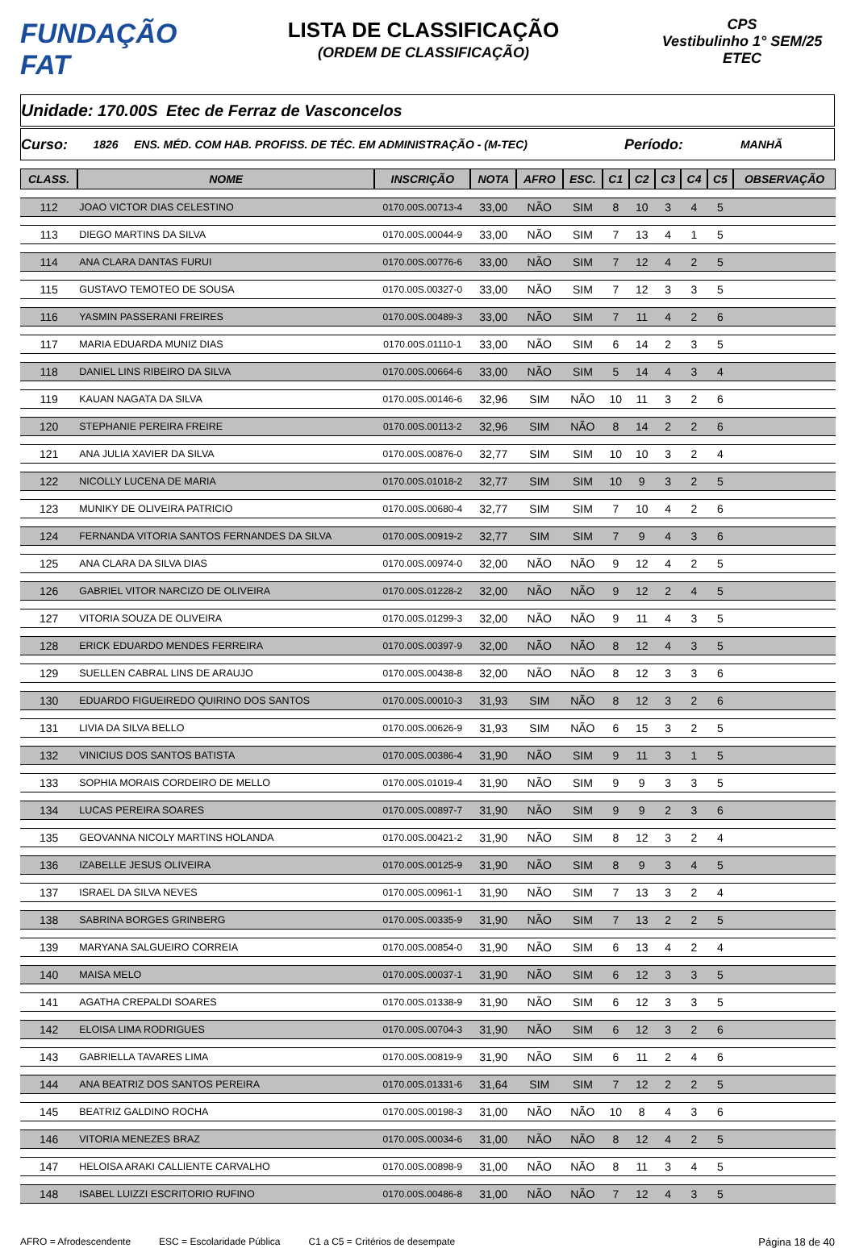FUNDAÇÃO FAT
LISTA DE CLASSIFICAÇÃO
(ORDEM DE CLASSIFICAÇÃO)
CPS
Vestibulinho 1° SEM/25
ETEC
Unidade:
170.00S Etec de Ferraz de Vasconcelos
Curso:
1826
ENS. MÉD. COM HAB. PROFISS. DE TÉC. EM ADMINISTRAÇÃO - (M-TEC)
Período:
MANHÃ
| CLASS. | NOME | INSCRIÇÃO | NOTA | AFRO | ESC. | C1 | C2 | C3 | C4 | C5 | OBSERVAÇÃO |
| --- | --- | --- | --- | --- | --- | --- | --- | --- | --- | --- | --- |
| 112 | JOAO VICTOR DIAS CELESTINO | 0170.00S.00713-4 | 33,00 | NÃO | SIM | 8 | 10 | 3 | 4 | 5 | |
| 113 | DIEGO MARTINS DA SILVA | 0170.00S.00044-9 | 33,00 | NÃO | SIM | 7 | 13 | 4 | 1 | 5 | |
| 114 | ANA CLARA DANTAS FURUI | 0170.00S.00776-6 | 33,00 | NÃO | SIM | 7 | 12 | 4 | 2 | 5 | |
| 115 | GUSTAVO TEMOTEO DE SOUSA | 0170.00S.00327-0 | 33,00 | NÃO | SIM | 7 | 12 | 3 | 3 | 5 | |
| 116 | YASMIN PASSERANI FREIRES | 0170.00S.00489-3 | 33,00 | NÃO | SIM | 7 | 11 | 4 | 2 | 6 | |
| 117 | MARIA EDUARDA MUNIZ DIAS | 0170.00S.01110-1 | 33,00 | NÃO | SIM | 6 | 14 | 2 | 3 | 5 | |
| 118 | DANIEL LINS RIBEIRO DA SILVA | 0170.00S.00664-6 | 33,00 | NÃO | SIM | 5 | 14 | 4 | 3 | 4 | |
| 119 | KAUAN NAGATA DA SILVA | 0170.00S.00146-6 | 32,96 | SIM | NÃO | 10 | 11 | 3 | 2 | 6 | |
| 120 | STEPHANIE PEREIRA FREIRE | 0170.00S.00113-2 | 32,96 | SIM | NÃO | 8 | 14 | 2 | 2 | 6 | |
| 121 | ANA JULIA XAVIER DA SILVA | 0170.00S.00876-0 | 32,77 | SIM | SIM | 10 | 10 | 3 | 2 | 4 | |
| 122 | NICOLLY LUCENA DE MARIA | 0170.00S.01018-2 | 32,77 | SIM | SIM | 10 | 9 | 3 | 2 | 5 | |
| 123 | MUNIKY DE OLIVEIRA PATRICIO | 0170.00S.00680-4 | 32,77 | SIM | SIM | 7 | 10 | 4 | 2 | 6 | |
| 124 | FERNANDA VITORIA SANTOS FERNANDES DA SILVA | 0170.00S.00919-2 | 32,77 | SIM | SIM | 7 | 9 | 4 | 3 | 6 | |
| 125 | ANA CLARA DA SILVA DIAS | 0170.00S.00974-0 | 32,00 | NÃO | NÃO | 9 | 12 | 4 | 2 | 5 | |
| 126 | GABRIEL VITOR NARCIZO DE OLIVEIRA | 0170.00S.01228-2 | 32,00 | NÃO | NÃO | 9 | 12 | 2 | 4 | 5 | |
| 127 | VITORIA SOUZA DE OLIVEIRA | 0170.00S.01299-3 | 32,00 | NÃO | NÃO | 9 | 11 | 4 | 3 | 5 | |
| 128 | ERICK EDUARDO MENDES FERREIRA | 0170.00S.00397-9 | 32,00 | NÃO | NÃO | 8 | 12 | 4 | 3 | 5 | |
| 129 | SUELLEN CABRAL LINS DE ARAUJO | 0170.00S.00438-8 | 32,00 | NÃO | NÃO | 8 | 12 | 3 | 3 | 6 | |
| 130 | EDUARDO FIGUEIREDO QUIRINO DOS SANTOS | 0170.00S.00010-3 | 31,93 | SIM | NÃO | 8 | 12 | 3 | 2 | 6 | |
| 131 | LIVIA DA SILVA BELLO | 0170.00S.00626-9 | 31,93 | SIM | NÃO | 6 | 15 | 3 | 2 | 5 | |
| 132 | VINICIUS DOS SANTOS BATISTA | 0170.00S.00386-4 | 31,90 | NÃO | SIM | 9 | 11 | 3 | 1 | 5 | |
| 133 | SOPHIA MORAIS CORDEIRO DE MELLO | 0170.00S.01019-4 | 31,90 | NÃO | SIM | 9 | 9 | 3 | 3 | 5 | |
| 134 | LUCAS PEREIRA SOARES | 0170.00S.00897-7 | 31,90 | NÃO | SIM | 9 | 9 | 2 | 3 | 6 | |
| 135 | GEOVANNA NICOLY MARTINS HOLANDA | 0170.00S.00421-2 | 31,90 | NÃO | SIM | 8 | 12 | 3 | 2 | 4 | |
| 136 | IZABELLE JESUS OLIVEIRA | 0170.00S.00125-9 | 31,90 | NÃO | SIM | 8 | 9 | 3 | 4 | 5 | |
| 137 | ISRAEL DA SILVA NEVES | 0170.00S.00961-1 | 31,90 | NÃO | SIM | 7 | 13 | 3 | 2 | 4 | |
| 138 | SABRINA BORGES GRINBERG | 0170.00S.00335-9 | 31,90 | NÃO | SIM | 7 | 13 | 2 | 2 | 5 | |
| 139 | MARYANA SALGUEIRO CORREIA | 0170.00S.00854-0 | 31,90 | NÃO | SIM | 6 | 13 | 4 | 2 | 4 | |
| 140 | MAISA MELO | 0170.00S.00037-1 | 31,90 | NÃO | SIM | 6 | 12 | 3 | 3 | 5 | |
| 141 | AGATHA CREPALDI SOARES | 0170.00S.01338-9 | 31,90 | NÃO | SIM | 6 | 12 | 3 | 3 | 5 | |
| 142 | ELOISA LIMA RODRIGUES | 0170.00S.00704-3 | 31,90 | NÃO | SIM | 6 | 12 | 3 | 2 | 6 | |
| 143 | GABRIELLA TAVARES LIMA | 0170.00S.00819-9 | 31,90 | NÃO | SIM | 6 | 11 | 2 | 4 | 6 | |
| 144 | ANA BEATRIZ DOS SANTOS PEREIRA | 0170.00S.01331-6 | 31,64 | SIM | SIM | 7 | 12 | 2 | 2 | 5 | |
| 145 | BEATRIZ GALDINO ROCHA | 0170.00S.00198-3 | 31,00 | NÃO | NÃO | 10 | 8 | 4 | 3 | 6 | |
| 146 | VITORIA MENEZES BRAZ | 0170.00S.00034-6 | 31,00 | NÃO | NÃO | 8 | 12 | 4 | 2 | 5 | |
| 147 | HELOISA ARAKI CALLIENTE CARVALHO | 0170.00S.00898-9 | 31,00 | NÃO | NÃO | 8 | 11 | 3 | 4 | 5 | |
| 148 | ISABEL LUIZZI ESCRITORIO RUFINO | 0170.00S.00486-8 | 31,00 | NÃO | NÃO | 7 | 12 | 4 | 3 | 5 | |
AFRO = Afrodescendente ESC = Escolaridade Pública C1 a C5 = Critérios de desempate Página 18 de 40